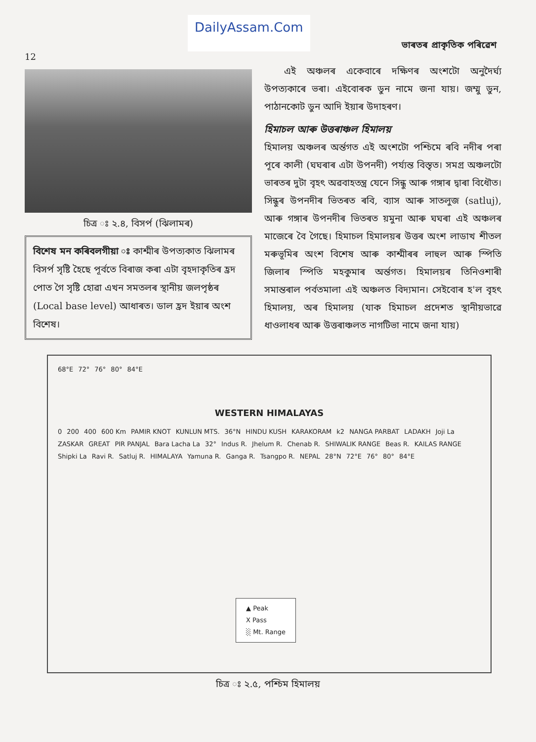DailyAssam.Com ভাৰতৰ প্ৰাকৃতিক পৰিৱেশ
12
চিত্ৰ ঃ ২.৪, বিসৰ্প (ঝিলামৰ)
বিশেষ মন কৰিবলগীয়া ঃ কাশ্মীৰ উপত্যকাত ঝিলামৰ বিসৰ্প সৃষ্টি হৈছে পূৰ্বতে বিৰাজ কৰা এটা বৃহদাকৃতিৰ হ্ৰদ পোত গৈ সৃষ্টি হোৱা এখন সমতলৰ স্থানীয় জলপৃষ্ঠৰ (Local base level) আধাৰত। ডাল হ্ৰদ ইয়াৰ অংশ বিশেষ।
এই অঞ্চলৰ একেবাৰে দক্ষিণৰ অংশটো অনুদৈৰ্ঘ্য উপত্যকাৰে ভৰা। এইবোৰক ডুন নামে জনা যায়। জম্মু ডুন, পাঠানকোট ডুন আদি ইয়াৰ উদাহৰণ।
হিমাচল আৰু উত্তৰাঞ্চল হিমালয়
হিমালয় অঞ্চলৰ অৰ্ন্তগত এই অংশটো পশ্চিমে ৰবি নদীৰ পৰা পূৰে কালী (ঘঘৰাৰ এটা উপনদী) পৰ্য্যন্ত বিস্তৃত। সমগ্ৰ অঞ্চলটো ভাৰতৰ দুটা বৃহৎ অৱবাহতন্ত্ৰ যেনে সিন্ধু আৰু গঙ্গাৰ দ্বাৰা বিধৌত। সিন্ধুৰ উপনদীৰ ভিতৰত ৰবি, ব্যাস আৰু সাতলুজ (satluj), আৰু গঙ্গাৰ উপনদীৰ ভিতৰত য়মুনা আৰু ঘঘৰা এই অঞ্চলৰ মাজেৰে বৈ গৈছে। হিমাচল হিমালয়ৰ উত্তৰ অংশ লাডাখ শীতল মৰুভূমিৰ অংশ বিশেষ আৰু কাশ্মীৰৰ লাহুল আৰু স্পিতি জিলাৰ স্পিতি মহকুমাৰ অৰ্ন্তগত। হিমালয়ৰ তিনিওশাৰী সমান্তৰাল পৰ্বতমালা এই অঞ্চলত বিদ্যমান। সেইবোৰ হ'ল বৃহৎ হিমালয়, অৰ হিমালয় (যাক হিমাচল প্ৰদেশত স্থানীয়ভাৱে ধাওলাধৰ আৰু উত্তৰাঞ্চলত নাগটিভা নামে জনা যায়)
68°E 72° 76° 80° 84°E
WESTERN HIMALAYAS
0 200 400 600 Km PAMIR KNOT KUNLUN MTS. 36°N HINDU KUSH KARAKORAM k2 NANGA PARBAT LADAKH Joji La ZASKAR GREAT PIR PANJAL Bara Lacha La 32° Indus R. Jhelum R. Chenab R. SHIWALIK RANGE Beas R. KAILAS RANGE Shipki La Ravi R. Satluj R. HIMALAYA Yamuna R. Ganga R. Tsangpo R. NEPAL 28°N 72°E 76° 80° 84°E
▲ Peak
X Pass
░ Mt. Range
চিত্ৰ ঃ ২.৫, পশ্চিম হিমালয়